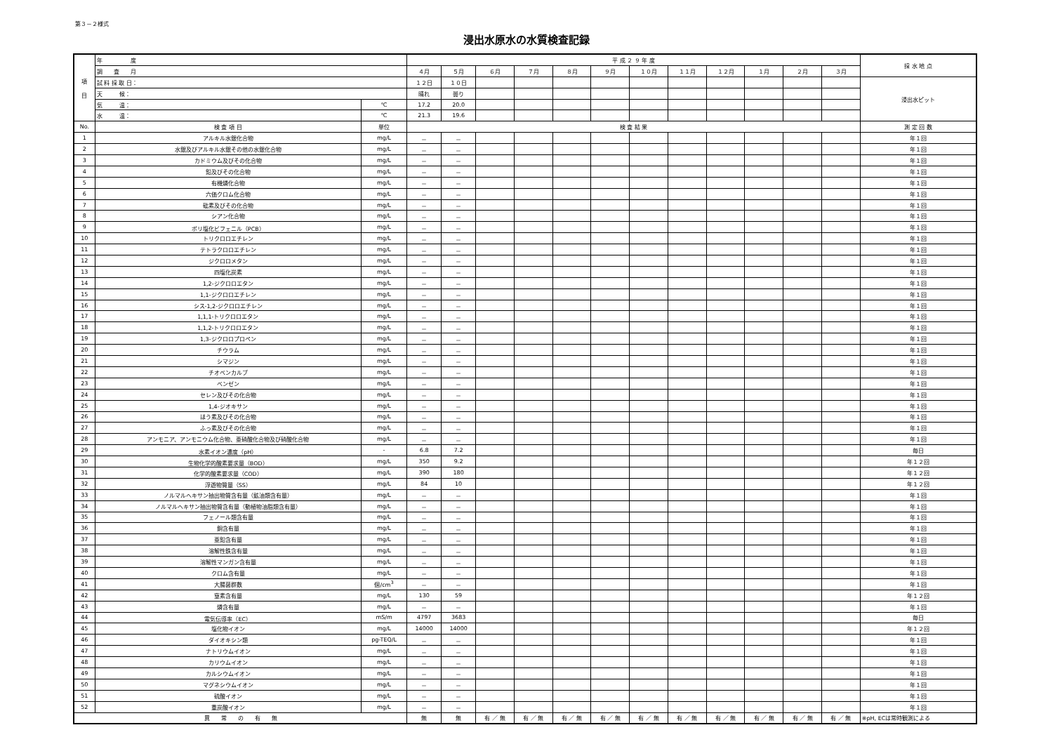第３－２様式
浸出水原水の水質検査記録
| 項 目 | 年 度 | | 平 成 ２ ９ 年 度 | | | | | | | | | | | | 採 水 地 点 |
| | 調 査 月 | | ４月 | ５月 | ６月 | ７月 | ８月 | ９月 | １０月 | １１月 | １２月 | １月 | ２月 | ３月 | |
| | 試 料 採 取 日： | | １２日 | １０日 | | | | | | | | | | | 浸出水ピット |
| | 天 候： | | 晴れ | 曇り | | | | | | | | | | | |
| | 気 温： | ℃ | 17.2 | 20.0 | | | | | | | | | | | |
| | 水 温： | ℃ | 21.3 | 19.6 | | | | | | | | | | | |
| No. | 検 査 項 目 | 単位 | 検 査 結 果 | | | | | | | | | | | | 測 定 回 数 |
| 1 | アルキル水銀化合物 | mg/L | － | － | | | | | | | | | | | 年１回 |
| 2 | 水銀及びアルキル水銀その他の水銀化合物 | mg/L | － | － | | | | | | | | | | | 年１回 |
| 3 | カドミウム及びその化合物 | mg/L | － | － | | | | | | | | | | | 年１回 |
| 4 | 鉛及びその化合物 | mg/L | － | － | | | | | | | | | | | 年１回 |
| 5 | 有機燐化合物 | mg/L | － | － | | | | | | | | | | | 年１回 |
| 6 | 六価クロム化合物 | mg/L | － | － | | | | | | | | | | | 年１回 |
| 7 | 砒素及びその化合物 | mg/L | － | － | | | | | | | | | | | 年１回 |
| 8 | シアン化合物 | mg/L | － | － | | | | | | | | | | | 年１回 |
| 9 | ポリ塩化ビフェニル（PCB） | mg/L | － | － | | | | | | | | | | | 年１回 |
| 10 | トリクロロエチレン | mg/L | － | － | | | | | | | | | | | 年１回 |
| 11 | テトラクロロエチレン | mg/L | － | － | | | | | | | | | | | 年１回 |
| 12 | ジクロロメタン | mg/L | － | － | | | | | | | | | | | 年１回 |
| 13 | 四塩化炭素 | mg/L | － | － | | | | | | | | | | | 年１回 |
| 14 | 1,2-ジクロロエタン | mg/L | － | － | | | | | | | | | | | 年１回 |
| 15 | 1,1-ジクロロエチレン | mg/L | － | － | | | | | | | | | | | 年１回 |
| 16 | シス-1,2-ジクロロエチレン | mg/L | － | － | | | | | | | | | | | 年１回 |
| 17 | 1,1,1-トリクロロエタン | mg/L | － | － | | | | | | | | | | | 年１回 |
| 18 | 1,1,2-トリクロロエタン | mg/L | － | － | | | | | | | | | | | 年１回 |
| 19 | 1,3-ジクロロプロペン | mg/L | － | － | | | | | | | | | | | 年１回 |
| 20 | チウラム | mg/L | － | － | | | | | | | | | | | 年１回 |
| 21 | シマジン | mg/L | － | － | | | | | | | | | | | 年１回 |
| 22 | チオベンカルブ | mg/L | － | － | | | | | | | | | | | 年１回 |
| 23 | ベンゼン | mg/L | － | － | | | | | | | | | | | 年１回 |
| 24 | セレン及びその化合物 | mg/L | － | － | | | | | | | | | | | 年１回 |
| 25 | 1,4-ジオキサン | mg/L | － | － | | | | | | | | | | | 年１回 |
| 26 | ほう素及びその化合物 | mg/L | － | － | | | | | | | | | | | 年１回 |
| 27 | ふっ素及びその化合物 | mg/L | － | － | | | | | | | | | | | 年１回 |
| 28 | アンモニア、アンモニウム化合物、亜硝酸化合物及び硝酸化合物 | mg/L | － | － | | | | | | | | | | | 年１回 |
| 29 | 水素イオン濃度（pH） | - | 6.8 | 7.2 | | | | | | | | | | | 毎日 |
| 30 | 生物化学的酸素要求量（BOD） | mg/L | 350 | 9.2 | | | | | | | | | | | 年１２回 |
| 31 | 化学的酸素要求量（COD） | mg/L | 390 | 180 | | | | | | | | | | | 年１２回 |
| 32 | 浮遊物質量（SS） | mg/L | 84 | 10 | | | | | | | | | | | 年１２回 |
| 33 | ノルマルヘキサン抽出物質含有量（鉱油類含有量） | mg/L | － | － | | | | | | | | | | | 年１回 |
| 34 | ノルマルヘキサン抽出物質含有量（動植物油脂類含有量） | mg/L | － | － | | | | | | | | | | | 年１回 |
| 35 | フェノール類含有量 | mg/L | － | － | | | | | | | | | | | 年１回 |
| 36 | 銅含有量 | mg/L | － | － | | | | | | | | | | | 年１回 |
| 37 | 亜鉛含有量 | mg/L | － | － | | | | | | | | | | | 年１回 |
| 38 | 溶解性鉄含有量 | mg/L | － | － | | | | | | | | | | | 年１回 |
| 39 | 溶解性マンガン含有量 | mg/L | － | － | | | | | | | | | | | 年１回 |
| 40 | クロム含有量 | mg/L | － | － | | | | | | | | | | | 年１回 |
| 41 | 大腸菌群数 | 個/cm<sup>3</sup> | － | － | | | | | | | | | | | 年１回 |
| 42 | 窒素含有量 | mg/L | 130 | 59 | | | | | | | | | | | 年１２回 |
| 43 | 燐含有量 | mg/L | － | － | | | | | | | | | | | 年１回 |
| 44 | 電気伝導率（EC） | mS/m | 4797 | 3683 | | | | | | | | | | | 毎日 |
| 45 | 塩化物イオン | mg/L | 14000 | 14000 | | | | | | | | | | | 年１２回 |
| 46 | ダイオキシン類 | pg-TEQ/L | － | － | | | | | | | | | | | 年１回 |
| 47 | ナトリウムイオン | mg/L | － | － | | | | | | | | | | | 年１回 |
| 48 | カリウムイオン | mg/L | － | － | | | | | | | | | | | 年１回 |
| 49 | カルシウムイオン | mg/L | － | － | | | | | | | | | | | 年１回 |
| 50 | マグネシウムイオン | mg/L | － | － | | | | | | | | | | | 年１回 |
| 51 | 硫酸イオン | mg/L | － | － | | | | | | | | | | | 年１回 |
| 52 | 重炭酸イオン | mg/L | － | － | | | | | | | | | | | 年１回 |
| 異 常 の 有 無 | | | 無 | 無 | 有 ／ 無 | 有 ／ 無 | 有 ／ 無 | 有 ／ 無 | 有 ／ 無 | 有 ／ 無 | 有 ／ 無 | 有 ／ 無 | 有 ／ 無 | 有 ／ 無 | ※pH, ECは常時観測による |